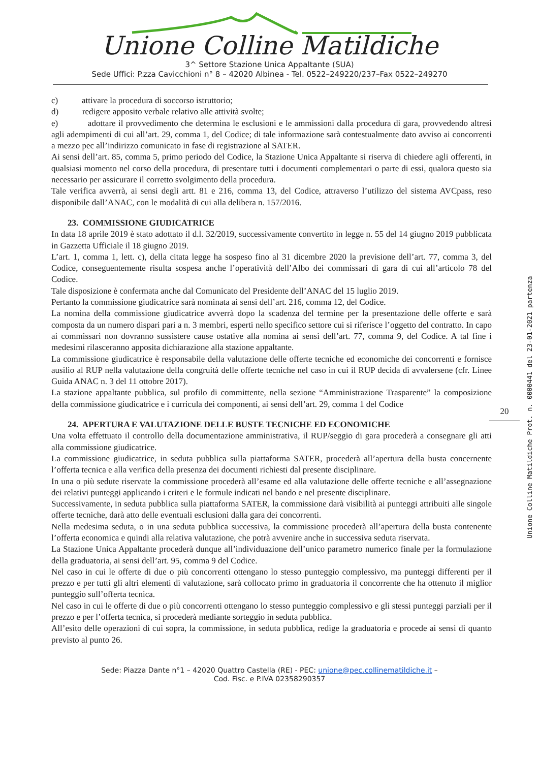Unione Colline Matildiche
3^ Settore Stazione Unica Appaltante (SUA)
Sede Uffici: P.zza Cavicchioni n° 8 – 42020 Albinea - Tel. 0522–249220/237–Fax 0522–249270
c) attivare la procedura di soccorso istruttorio;
d) redigere apposito verbale relativo alle attività svolte;
e) adottare il provvedimento che determina le esclusioni e le ammissioni dalla procedura di gara, provvedendo altresì agli adempimenti di cui all’art. 29, comma 1, del Codice; di tale informazione sarà contestualmente dato avviso ai concorrenti a mezzo pec all’indirizzo comunicato in fase di registrazione al SATER.
Ai sensi dell’art. 85, comma 5, primo periodo del Codice, la Stazione Unica Appaltante si riserva di chiedere agli offerenti, in qualsiasi momento nel corso della procedura, di presentare tutti i documenti complementari o parte di essi, qualora questo sia necessario per assicurare il corretto svolgimento della procedura.
Tale verifica avverrà, ai sensi degli artt. 81 e 216, comma 13, del Codice, attraverso l’utilizzo del sistema AVCpass, reso disponibile dall’ANAC, con le modalità di cui alla delibera n. 157/2016.
23. COMMISSIONE GIUDICATRICE
In data 18 aprile 2019 è stato adottato il d.l. 32/2019, successivamente convertito in legge n. 55 del 14 giugno 2019 pubblicata in Gazzetta Ufficiale il 18 giugno 2019.
L’art. 1, comma 1, lett. c), della citata legge ha sospeso fino al 31 dicembre 2020 la previsione dell’art. 77, comma 3, del Codice, conseguentemente risulta sospesa anche l’operatività dell’Albo dei commissari di gara di cui all’articolo 78 del Codice.
Tale disposizione è confermata anche dal Comunicato del Presidente dell’ANAC del 15 luglio 2019.
Pertanto la commissione giudicatrice sarà nominata ai sensi dell’art. 216, comma 12, del Codice.
La nomina della commissione giudicatrice avverrà dopo la scadenza del termine per la presentazione delle offerte e sarà composta da un numero dispari pari a n. 3 membri, esperti nello specifico settore cui si riferisce l’oggetto del contratto. In capo ai commissari non dovranno sussistere cause ostative alla nomina ai sensi dell’art. 77, comma 9, del Codice. A tal fine i medesimi rilasceranno apposita dichiarazione alla stazione appaltante.
La commissione giudicatrice è responsabile della valutazione delle offerte tecniche ed economiche dei concorrenti e fornisce ausilio al RUP nella valutazione della congruità delle offerte tecniche nel caso in cui il RUP decida di avvalersene (cfr. Linee Guida ANAC n. 3 del 11 ottobre 2017).
La stazione appaltante pubblica, sul profilo di committente, nella sezione “Amministrazione Trasparente” la composizione della commissione giudicatrice e i curricula dei componenti, ai sensi dell’art. 29, comma 1 del Codice
24. APERTURA E VALUTAZIONE DELLE BUSTE TECNICHE ED ECONOMICHE
Una volta effettuato il controllo della documentazione amministrativa, il RUP/seggio di gara procederà a consegnare gli atti alla commissione giudicatrice.
La commissione giudicatrice, in seduta pubblica sulla piattaforma SATER, procederà all’apertura della busta concernente l’offerta tecnica e alla verifica della presenza dei documenti richiesti dal presente disciplinare.
In una o più sedute riservate la commissione procederà all’esame ed alla valutazione delle offerte tecniche e all’assegnazione dei relativi punteggi applicando i criteri e le formule indicati nel bando e nel presente disciplinare.
Successivamente, in seduta pubblica sulla piattaforma SATER, la commissione darà visibilità ai punteggi attribuiti alle singole offerte tecniche, darà atto delle eventuali esclusioni dalla gara dei concorrenti.
Nella medesima seduta, o in una seduta pubblica successiva, la commissione procederà all’apertura della busta contenente l’offerta economica e quindi alla relativa valutazione, che potrà avvenire anche in successiva seduta riservata.
La Stazione Unica Appaltante procederà dunque all’individuazione dell’unico parametro numerico finale per la formulazione della graduatoria, ai sensi dell’art. 95, comma 9 del Codice.
Nel caso in cui le offerte di due o più concorrenti ottengano lo stesso punteggio complessivo, ma punteggi differenti per il prezzo e per tutti gli altri elementi di valutazione, sarà collocato primo in graduatoria il concorrente che ha ottenuto il miglior punteggio sull’offerta tecnica.
Nel caso in cui le offerte di due o più concorrenti ottengano lo stesso punteggio complessivo e gli stessi punteggi parziali per il prezzo e per l’offerta tecnica, si procederà mediante sorteggio in seduta pubblica.
All’esito delle operazioni di cui sopra, la commissione, in seduta pubblica, redige la graduatoria e procede ai sensi di quanto previsto al punto 26.
Sede: Piazza Dante n°1 – 42020 Quattro Castella (RE) - PEC: unione@pec.collinematildiche.it –
Cod. Fisc. e P.IVA 02358290357
20
Unione Colline Matildiche Prot. n. 0000441 del 23-01-2021 partenza